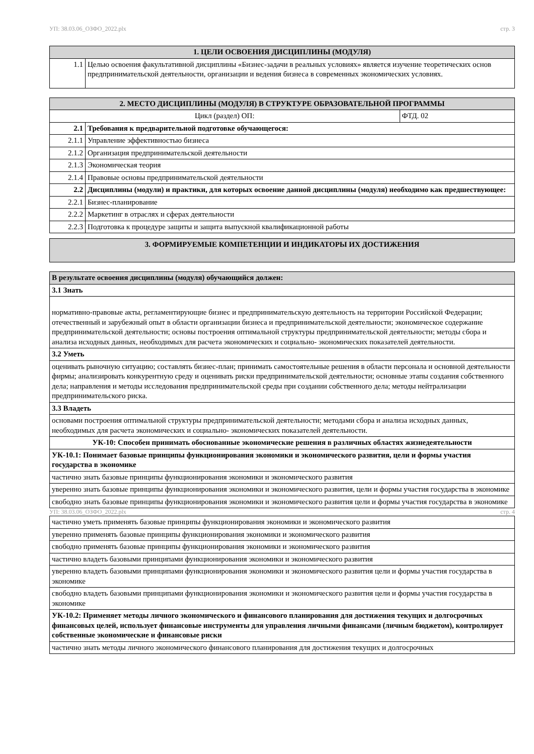УП: 38.03.06_ОЗФО_2022.plx стр. 3
| 1. ЦЕЛИ ОСВОЕНИЯ ДИСЦИПЛИНЫ (МОДУЛЯ) | |
| --- | --- |
| 1.1 | Целью освоения факультативной дисциплины «Бизнес-задачи в реальных условиях» является изучение теоретических основ предпринимательской деятельности, организации и ведения бизнеса в современных экономических условиях. |
| 2. МЕСТО ДИСЦИПЛИНЫ (МОДУЛЯ) В СТРУКТУРЕ ОБРАЗОВАТЕЛЬНОЙ ПРОГРАММЫ | | |
| --- | --- | --- |
| Цикл (раздел) ОП: | | ФТД. 02 |
| 2.1 | Требования к предварительной подготовке обучающегося: | |
| 2.1.1 | Управление эффективностью бизнеса | |
| 2.1.2 | Организация предпринимательской деятельности | |
| 2.1.3 | Экономическая теория | |
| 2.1.4 | Правовые основы предпринимательской деятельности | |
| 2.2 | Дисциплины (модули) и практики, для которых освоение данной дисциплины (модуля) необходимо как предшествующее: | |
| 2.2.1 | Бизнес-планирование | |
| 2.2.2 | Маркетинг в отраслях и сферах деятельности | |
| 2.2.3 | Подготовка к процедуре защиты и защита выпускной квалификационной работы | |
| 3. ФОРМИРУЕМЫЕ КОМПЕТЕНЦИИ И ИНДИКАТОРЫ ИХ ДОСТИЖЕНИЯ |
| --- |
| В результате освоения дисциплины (модуля) обучающийся должен: |
| 3.1 Знать |
| нормативно-правовые акты, регламентирующие бизнес и предпринимательскую деятельность на территории Российской Федерации; отечественный и зарубежный опыт в области организации бизнеса и предпринимательской деятельности; экономическое содержание предпринимательской деятельности; основы построения оптимальной структуры предпринимательской деятельности; методы сбора и анализа исходных данных, необходимых для расчета экономических и социально- экономических показателей деятельности. |
| 3.2 Уметь |
| оценивать рыночную ситуацию; составлять бизнес-план; принимать самостоятельные решения в области персонала и основной деятельности фирмы; анализировать конкурентную среду и оценивать риски предпринимательской деятельности; основные этапы создания собственного дела; направления и методы исследования предпринимательской среды при создании собственного дела; методы нейтрализации предпринимательского риска. |
| 3.3 Владеть |
| основами построения оптимальной структуры предпринимательской деятельности; методами сбора и анализа исходных данных, необходимых для расчета экономических и социально- экономических показателей деятельности. |
| УК-10: Способен принимать обоснованные экономические решения в различных областях жизнедеятельности |
| УК-10.1: Понимает базовые принципы функционирования экономики и экономического развития, цели и формы участия государства в экономике |
| частично знать базовые принципы функционирования экономики и экономического развития |
| уверенно знать базовые принципы функционирования экономики и экономического развития, цели и формы участия государства в экономике |
| свободно знать базовые принципы функционирования экономики и экономического развития цели и формы участия государства в экономике |
УП: 38.03.06_ОЗФО_2022.plx стр. 4
| частично уметь применять базовые принципы функционирования экономики и экономического развития |
| уверенно применять базовые принципы функционирования экономики и экономического развития |
| свободно применять базовые принципы функционирования экономики и экономического развития |
| частично владеть базовыми принципами функционирования экономики и экономического развития |
| уверенно владеть базовыми принципами функционирования экономики и экономического развития цели и формы участия государства в экономике |
| свободно владеть базовыми принципами функционирования экономики и экономического развития цели и формы участия государства в экономике |
| УК-10.2: Применяет методы личного экономического и финансового планирования для достижения текущих и долгосрочных финансовых целей, использует финансовые инструменты для управления личными финансами (личным бюджетом), контролирует собственные экономические и финансовые риски |
| частично знать методы личного экономического финансового планирования для достижения текущих и долгосрочных |